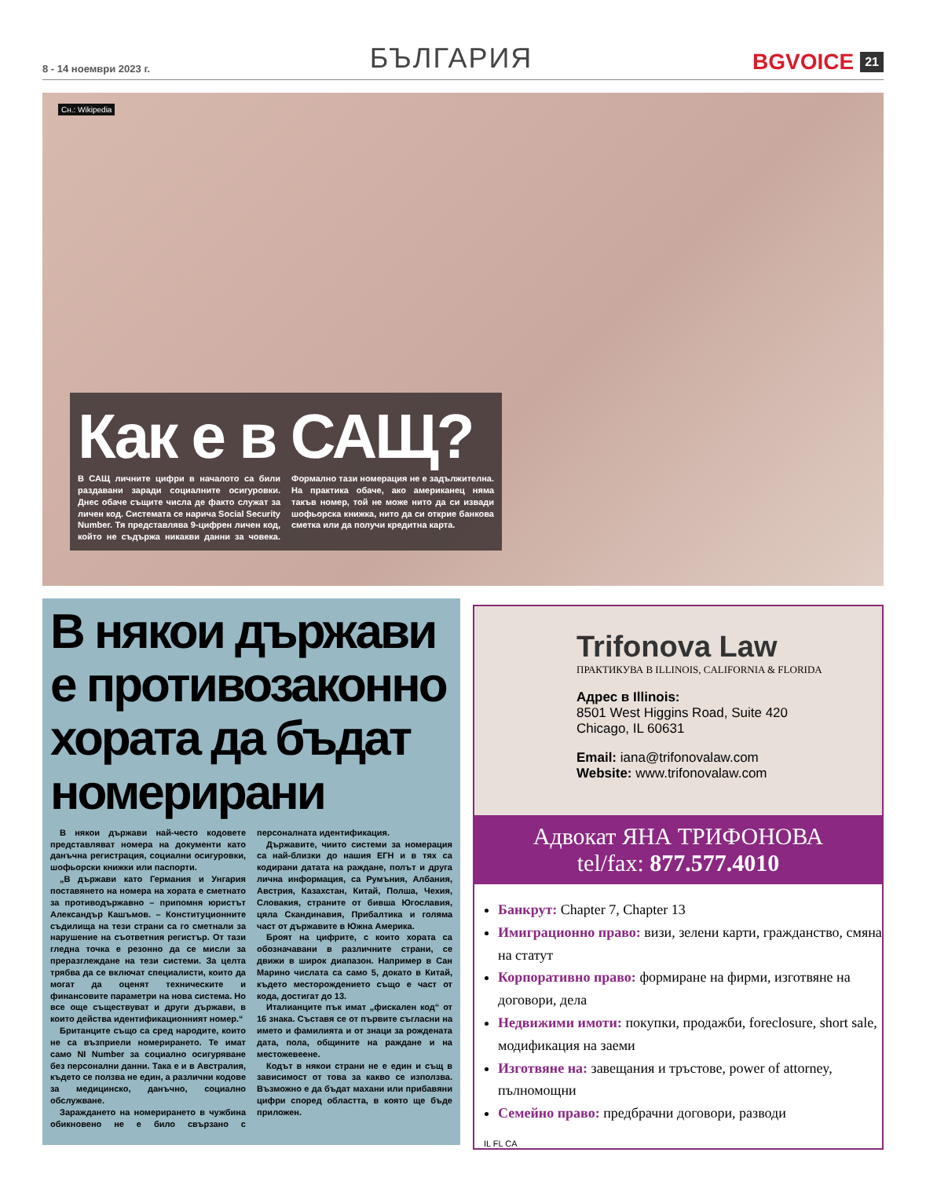8 - 14 ноември 2023 г. БЪЛГАРИЯ BGVOICE 21
Сн.: Wikipedia
Как е в САЩ?
В САЩ личните цифри в началото са били раздавани заради социалните осигуровки. Днес обаче същите числа де факто служат за личен код. Системата се нарича Social Security Number. Тя представлява 9-цифрен личен код, който не съдържа никакви данни за човека. Формално тази номерация не е задължителна. На практика обаче, ако американец няма такъв номер, той не може нито да си извади шофьорска книжка, нито да си открие банкова сметка или да получи кредитна карта.
В някои държави е противозаконно хората да бъдат номерирани
В някои държави най-често кодовете представляват номера на документи като данъчна регистрация, социални осигуровки, шофьорски книжки или паспорти.
„В държави като Германия и Унгария поставянето на номера на хората е сметнато за противодържавно – припомня юристът Александър Кашъмов. – Конституционните съдилища на тези страни са го сметнали за нарушение на съответния регистър. От тази гледна точка е резонно да се мисли за преразглеждане на тези системи. За целта трябва да се включат специалисти, които да могат да оценят техническите и финансовите параметри на нова система. Но все още съществуват и други държави, в които действа идентификационният номер.“
Британците също са сред народите, които не са възприели номерирането. Те имат само NI Number за социално осигуряване без персонални данни. Така е и в Австралия, където се ползва не един, а различни кодове за медицинско, данъчно, социално обслужване.
Зараждането на номерирането в чужбина обикновено не е било свързано с персоналната идентификация.
Държавите, чиито системи за номерация са най-близки до нашия ЕГН и в тях са кодирани датата на раждане, полът и друга лична информация, са Румъния, Албания, Австрия, Казахстан, Китай, Полша, Чехия, Словакия, страните от бивша Югославия, цяла Скандинавия, Прибалтика и голяма част от държавите в Южна Америка.
Броят на цифрите, с които хората са обозначавани в различните страни, се движи в широк диапазон. Например в Сан Марино числата са само 5, докато в Китай, където месторождението също е част от кода, достигат до 13.
Италианците пък имат „фискален код“ от 16 знака. Съставя се от първите съгласни на името и фамилията и от знаци за рождената дата, пола, общините на раждане и на местожевеене.
Кодът в някои страни не е един и същ в зависимост от това за какво се използва. Възможно е да бъдат махани или прибавяни цифри според областта, в която ще бъде приложен.
Trifonova Law
ПРАКТИКУВА В ILLINOIS, CALIFORNIA & FLORIDA
Адрес в Illinois:
8501 West Higgins Road, Suite 420
Chicago, IL 60631
Email: iana@trifonovalaw.com
Website: www.trifonovalaw.com
Адвокат ЯНА ТРИФОНОВА
tel/fax: 877.577.4010
Банкрут: Chapter 7, Chapter 13
Имиграционно право: визи, зелени карти, гражданство, смяна на статут
Корпоративно право: формиране на фирми, изготвяне на договори, дела
Недвижими имоти: покупки, продажби, foreclosure, short sale, модификация на заеми
Изготвяне на: завещания и тръстове, power of attorney, пълномощни
Семейно право: предбрачни договори, разводи
IL FL CA